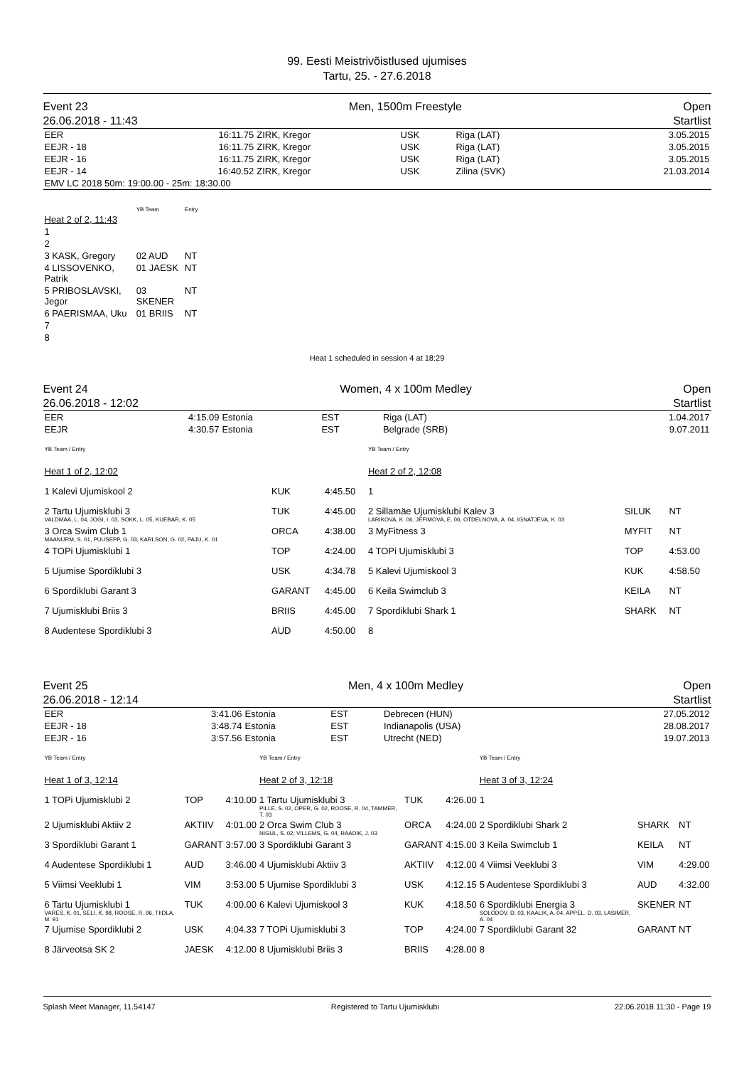99. Eesti Meistrivõistlused ujumises
Tartu, 25. - 27.6.2018
Event 23
26.06.2018 - 11:43
Men, 1500m Freestyle Open
Startlist
| EER | 16:11.75 | ZIRK, Kregor | USK | Riga (LAT) | 3.05.2015 |
| EEJR - 18 | 16:11.75 | ZIRK, Kregor | USK | Riga (LAT) | 3.05.2015 |
| EEJR - 16 | 16:11.75 | ZIRK, Kregor | USK | Riga (LAT) | 3.05.2015 |
| EEJR - 14 | 16:40.52 | ZIRK, Kregor | USK | Zilina (SVK) | 21.03.2014 |
| EMV LC 2018 50m: 19:00.00 - 25m: 18:30.00 | | | | | |
| | YB Team | Entry |
| Heat 2 of 2, 11:43 | | |
| 1 | | |
| 2 | | |
| 3 KASK, Gregory | 02 AUD | NT |
| 4 LISSOVENKO, Patrik | 01 JAESK | NT |
| 5 PRIBOSLAVSKI, Jegor | 03 SKENER | NT |
| 6 PAERISMAA, Uku | 01 BRIIS | NT |
| 7 | | |
| 8 | | |
Heat 1 scheduled in session 4 at 18:29
Event 24
26.06.2018 - 12:02
Women, 4 x 100m Medley Open
Startlist
| EER | 4:15.09 | Estonia | EST | Riga (LAT) | 1.04.2017 |
| EEJR | 4:30.57 | Estonia | EST | Belgrade (SRB) | 9.07.2011 |
| YB Team / Entry | | | YB Team / Entry | | |
| Heat 1 of 2, 12:02 | | | Heat 2 of 2, 12:08 | | |
| 1 Kalevi Ujumiskool 2 | KUK | 4:45.50 | 1 | | |
| 2 Tartu Ujumisklubi 3 VALDMAA, L. 04, JOGI, I. 03, SOKK, L. 05, KUEBAR, K. 05 | TUK | 4:45.00 | 2 Sillamäe Ujumisklubi Kalev 3 LARIKOVA, K. 06, JEFIMOVA, E. 06, OTDELNOVA, A. 04, IGNATJEVA, K. 03 | SILUK | NT |
| 3 Orca Swim Club 1 MAANURM, S. 01, PUUSEPP, G. 03, KARLSON, G. 02, PAJU, K. 01 | ORCA | 4:38.00 | 3 MyFitness 3 | MYFIT | NT |
| 4 TOPi Ujumisklubi 1 | TOP | 4:24.00 | 4 TOPi Ujumisklubi 3 | TOP | 4:53.00 |
| 5 Ujumise Spordiklubi 3 | USK | 4:34.78 | 5 Kalevi Ujumiskool 3 | KUK | 4:58.50 |
| 6 Spordiklubi Garant 3 | GARANT | 4:45.00 | 6 Keila Swimclub 3 | KEILA | NT |
| 7 Ujumisklubi Briis 3 | BRIIS | 4:45.00 | 7 Spordiklubi Shark 1 | SHARK | NT |
| 8 Audentese Spordiklubi 3 | AUD | 4:50.00 | 8 | | |
Event 25
26.06.2018 - 12:14
Men, 4 x 100m Medley Open
Startlist
| EER | 3:41.06 | Estonia | EST | Debrecen (HUN) | 27.05.2012 |
| EEJR - 18 | 3:48.74 | Estonia | EST | Indianapolis (USA) | 28.08.2017 |
| EEJR - 16 | 3:57.56 | Estonia | EST | Utrecht (NED) | 19.07.2013 |
| YB Team / Entry | | | YB Team / Entry | | | YB Team / Entry | | |
| Heat 1 of 3, 12:14 | | | Heat 2 of 3, 12:18 | | | Heat 3 of 3, 12:24 | | |
| 1 TOPi Ujumisklubi 2 | TOP | 4:10.00 | 1 Tartu Ujumisklubi 3 PILLE, S. 02, OPER, G. 02, ROOSE, R. 04, TAMMER, T. 03 | TUK | 4:26.00 | 1 | | |
| 2 Ujumisklubi Aktiiv 2 | AKTIIV | 4:01.00 | 2 Orca Swim Club 3 NIGUL, S. 02, VILLEMS, G. 04, RAADIK, J. 03 | ORCA | 4:24.00 | 2 Spordiklubi Shark 2 | SHARK | NT |
| 3 Spordiklubi Garant 1 | GARANT | 3:57.00 | 3 Spordiklubi Garant 3 | GARANT | 4:15.00 | 3 Keila Swimclub 1 | KEILA | NT |
| 4 Audentese Spordiklubi 1 | AUD | 3:46.00 | 4 Ujumisklubi Aktiiv 3 | AKTIIV | 4:12.00 | 4 Viimsi Veeklubi 3 | VIM | 4:29.00 |
| 5 Viimsi Veeklubi 1 | VIM | 3:53.00 | 5 Ujumise Spordiklubi 3 | USK | 4:12.15 | 5 Audentese Spordiklubi 3 | AUD | 4:32.00 |
| 6 Tartu Ujumisklubi 1 VARES, K. 01, SELI, K. 98, ROOSE, R. 96, TIIDLA, M. 91 | TUK | 4:00.00 | 6 Kalevi Ujumiskool 3 | KUK | 4:18.50 | 6 Spordiklubi Energia 3 SOLODOV, D. 03, KAALIK, A. 04, APPEL, D. 03, LASIMER, A. 04 | SKENER | NT |
| 7 Ujumise Spordiklubi 2 | USK | 4:04.33 | 7 TOPi Ujumisklubi 3 | TOP | 4:24.00 | 7 Spordiklubi Garant 32 | GARANT | NT |
| 8 Järveotsa SK 2 | JAESK | 4:12.00 | 8 Ujumisklubi Briis 3 | BRIIS | 4:28.00 | 8 | | |
Splash Meet Manager, 11.54147 Registered to Tartu Ujumisklubi 22.06.2018 11:30 - Page 19